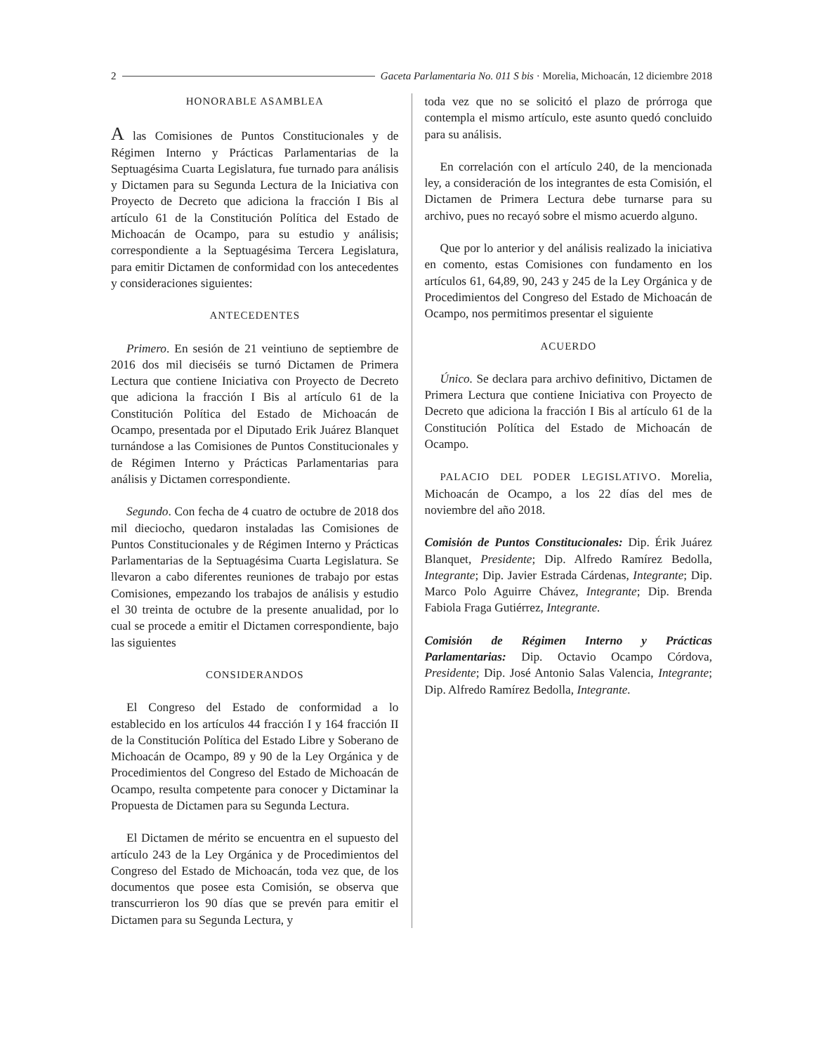2 Gaceta Parlamentaria No. 011 S bis · Morelia, Michoacán, 12 diciembre 2018
HONORABLE ASAMBLEA
A las Comisiones de Puntos Constitucionales y de Régimen Interno y Prácticas Parlamentarias de la Septuagésima Cuarta Legislatura, fue turnado para análisis y Dictamen para su Segunda Lectura de la Iniciativa con Proyecto de Decreto que adiciona la fracción I Bis al artículo 61 de la Constitución Política del Estado de Michoacán de Ocampo, para su estudio y análisis; correspondiente a la Septuagésima Tercera Legislatura, para emitir Dictamen de conformidad con los antecedentes y consideraciones siguientes:
ANTECEDENTES
Primero. En sesión de 21 veintiuno de septiembre de 2016 dos mil dieciséis se turnó Dictamen de Primera Lectura que contiene Iniciativa con Proyecto de Decreto que adiciona la fracción I Bis al artículo 61 de la Constitución Política del Estado de Michoacán de Ocampo, presentada por el Diputado Erik Juárez Blanquet turnándose a las Comisiones de Puntos Constitucionales y de Régimen Interno y Prácticas Parlamentarias para análisis y Dictamen correspondiente.
Segundo. Con fecha de 4 cuatro de octubre de 2018 dos mil dieciocho, quedaron instaladas las Comisiones de Puntos Constitucionales y de Régimen Interno y Prácticas Parlamentarias de la Septuagésima Cuarta Legislatura. Se llevaron a cabo diferentes reuniones de trabajo por estas Comisiones, empezando los trabajos de análisis y estudio el 30 treinta de octubre de la presente anualidad, por lo cual se procede a emitir el Dictamen correspondiente, bajo las siguientes
CONSIDERANDOS
El Congreso del Estado de conformidad a lo establecido en los artículos 44 fracción I y 164 fracción II de la Constitución Política del Estado Libre y Soberano de Michoacán de Ocampo, 89 y 90 de la Ley Orgánica y de Procedimientos del Congreso del Estado de Michoacán de Ocampo, resulta competente para conocer y Dictaminar la Propuesta de Dictamen para su Segunda Lectura.
El Dictamen de mérito se encuentra en el supuesto del artículo 243 de la Ley Orgánica y de Procedimientos del Congreso del Estado de Michoacán, toda vez que, de los documentos que posee esta Comisión, se observa que transcurrieron los 90 días que se prevén para emitir el Dictamen para su Segunda Lectura, y
toda vez que no se solicitó el plazo de prórroga que contempla el mismo artículo, este asunto quedó concluido para su análisis.
En correlación con el artículo 240, de la mencionada ley, a consideración de los integrantes de esta Comisión, el Dictamen de Primera Lectura debe turnarse para su archivo, pues no recayó sobre el mismo acuerdo alguno.
Que por lo anterior y del análisis realizado la iniciativa en comento, estas Comisiones con fundamento en los artículos 61, 64,89, 90, 243 y 245 de la Ley Orgánica y de Procedimientos del Congreso del Estado de Michoacán de Ocampo, nos permitimos presentar el siguiente
ACUERDO
Único. Se declara para archivo definitivo, Dictamen de Primera Lectura que contiene Iniciativa con Proyecto de Decreto que adiciona la fracción I Bis al artículo 61 de la Constitución Política del Estado de Michoacán de Ocampo.
PALACIO DEL PODER LEGISLATIVO. Morelia, Michoacán de Ocampo, a los 22 días del mes de noviembre del año 2018.
Comisión de Puntos Constitucionales: Dip. Érik Juárez Blanquet, Presidente; Dip. Alfredo Ramírez Bedolla, Integrante; Dip. Javier Estrada Cárdenas, Integrante; Dip. Marco Polo Aguirre Chávez, Integrante; Dip. Brenda Fabiola Fraga Gutiérrez, Integrante.
Comisión de Régimen Interno y Prácticas Parlamentarias: Dip. Octavio Ocampo Córdova, Presidente; Dip. José Antonio Salas Valencia, Integrante; Dip. Alfredo Ramírez Bedolla, Integrante.